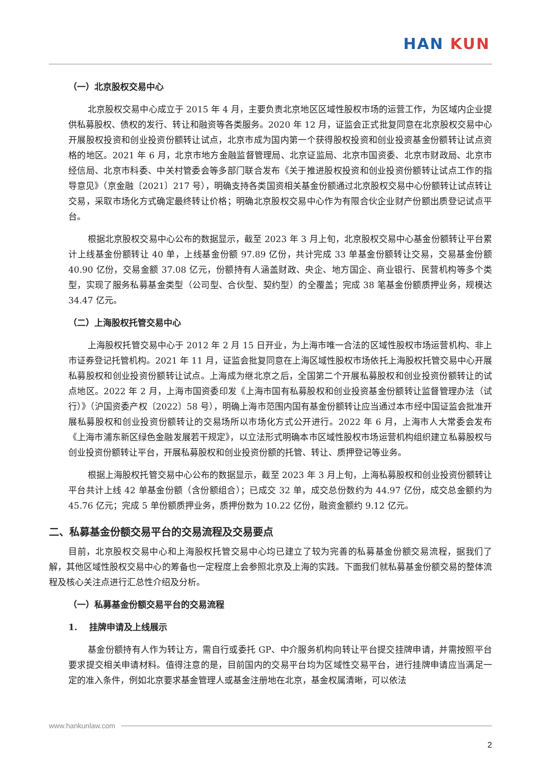HAN KUN
（一）北京股权交易中心
北京股权交易中心成立于 2015 年 4 月，主要负责北京地区区域性股权市场的运营工作，为区域内企业提供私募股权、债权的发行、转让和融资等各类服务。2020 年 12 月，证监会正式批复同意在北京股权交易中心开展股权投资和创业投资份额转让试点，北京市成为国内第一个获得股权投资和创业投资基金份额转让试点资格的地区。2021 年 6 月，北京市地方金融监督管理局、北京证监局、北京市国资委、北京市财政局、北京市经信局、北京市科委、中关村管委会等多部门联合发布《关于推进股权投资和创业投资份额转让试点工作的指导意见》（京金融〔2021〕217 号），明确支持各类国资相关基金份额通过北京股权交易中心份额转让试点转让交易，采取市场化方式确定最终转让价格；明确北京股权交易中心作为有限合伙企业财产份额出质登记试点平台。
根据北京股权交易中心公布的数据显示，截至 2023 年 3 月上旬，北京股权交易中心基金份额转让平台累计上线基金份额转让 40 单，上线基金份额 97.89 亿份，共计完成 33 单基金份额转让交易，交易基金份额 40.90 亿份，交易金额 37.08 亿元，份额持有人涵盖财政、央企、地方国企、商业银行、民营机构等多个类型，实现了服务私募基金类型（公司型、合伙型、契约型）的全覆盖；完成 38 笔基金份额质押业务，规模达 34.47 亿元。
（二）上海股权托管交易中心
上海股权托管交易中心于 2012 年 2 月 15 日开业，为上海市唯一合法的区域性股权市场运营机构、非上市证券登记托管机构。2021 年 11 月，证监会批复同意在上海区域性股权市场依托上海股权托管交易中心开展私募股权和创业投资份额转让试点。上海成为继北京之后，全国第二个开展私募股权和创业投资份额转让的试点地区。2022 年 2 月，上海市国资委印发《上海市国有私募股权和创业投资基金份额转让监督管理办法（试行）》（沪国资委产权〔2022〕58 号），明确上海市范围内国有基金份额转让应当通过本市经中国证监会批准开展私募股权和创业投资份额转让的交易场所以市场化方式公开进行。2022 年 6 月，上海市人大常委会发布《上海市浦东新区绿色金融发展若干规定》，以立法形式明确本市区域性股权市场运营机构组织建立私募股权与创业投资份额转让平台，开展私募股权和创业投资份额的托管、转让、质押登记等业务。
根据上海股权托管交易中心公布的数据显示，截至 2023 年 3 月上旬，上海私募股权和创业投资份额转让平台共计上线 42 单基金份额（含份额组合）；已成交 32 单，成交总份数约为 44.97 亿份，成交总金额约为 45.76 亿元；完成 5 单份额质押业务，质押份数为 10.22 亿份，融资金额约 9.12 亿元。
二、私募基金份额交易平台的交易流程及交易要点
目前，北京股权交易中心和上海股权托管交易中心均已建立了较为完善的私募基金份额交易流程，据我们了解，其他区域性股权交易中心的筹备也一定程度上会参照北京及上海的实践。下面我们就私募基金份额交易的整体流程及核心关注点进行汇总性介绍及分析。
（一）私募基金份额交易平台的交易流程
1. 挂牌申请及上线展示
基金份额持有人作为转让方，需自行或委托 GP、中介服务机构向转让平台提交挂牌申请，并需按照平台要求提交相关申请材料。值得注意的是，目前国内的交易平台均为区域性交易平台，进行挂牌申请应当满足一定的准入条件，例如北京要求基金管理人或基金注册地在北京，基金权属清晰，可以依法
www.hankunlaw.com
2